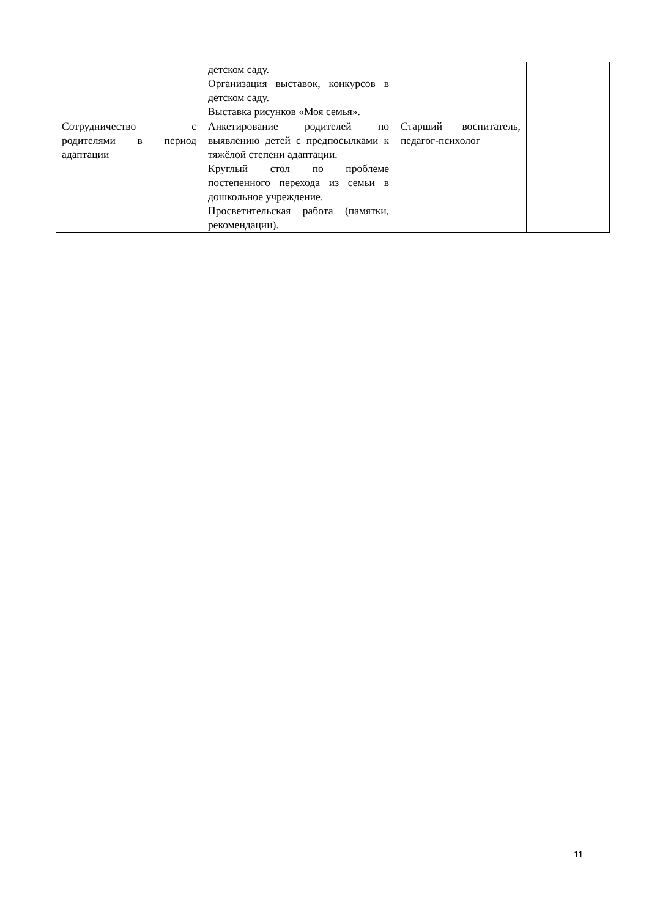| | детском саду. Организация выставок, конкурсов в детском саду. Выставка рисунков «Моя семья». | | |
| Сотрудничество с родителями в период адаптации | Анкетирование родителей по выявлению детей с предпосылками к тяжёлой степени адаптации. Круглый стол по проблеме постепенного перехода из семьи в дошкольное учреждение. Просветительская работа (памятки, рекомендации). | Старший воспитатель, педагог-психолог | |
11